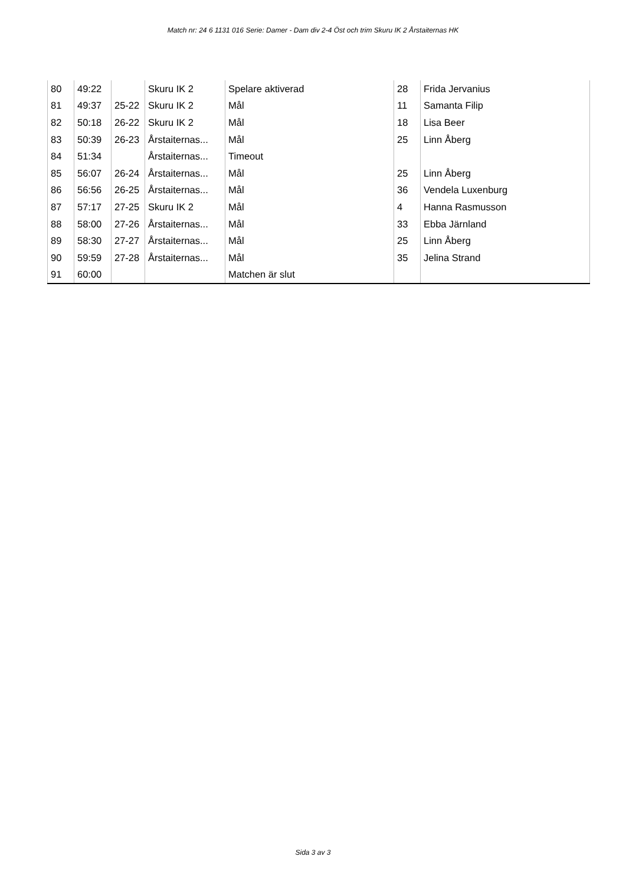Match nr: 24 6 1131 016 Serie: Damer - Dam div 2-4 Öst och trim Skuru IK 2 Årstaiternas HK
| 80 | 49:22 | | Skuru IK 2 | Spelare aktiverad | 28 | Frida Jervanius |
| 81 | 49:37 | 25-22 | Skuru IK 2 | Mål | 11 | Samanta Filip |
| 82 | 50:18 | 26-22 | Skuru IK 2 | Mål | 18 | Lisa Beer |
| 83 | 50:39 | 26-23 | Årstaiternas... | Mål | 25 | Linn Åberg |
| 84 | 51:34 | | Årstaiternas... | Timeout | | |
| 85 | 56:07 | 26-24 | Årstaiternas... | Mål | 25 | Linn Åberg |
| 86 | 56:56 | 26-25 | Årstaiternas... | Mål | 36 | Vendela Luxenburg |
| 87 | 57:17 | 27-25 | Skuru IK 2 | Mål | 4 | Hanna Rasmusson |
| 88 | 58:00 | 27-26 | Årstaiternas... | Mål | 33 | Ebba Järnland |
| 89 | 58:30 | 27-27 | Årstaiternas... | Mål | 25 | Linn Åberg |
| 90 | 59:59 | 27-28 | Årstaiternas... | Mål | 35 | Jelina Strand |
| 91 | 60:00 | | | Matchen är slut | | |
Sida 3 av 3